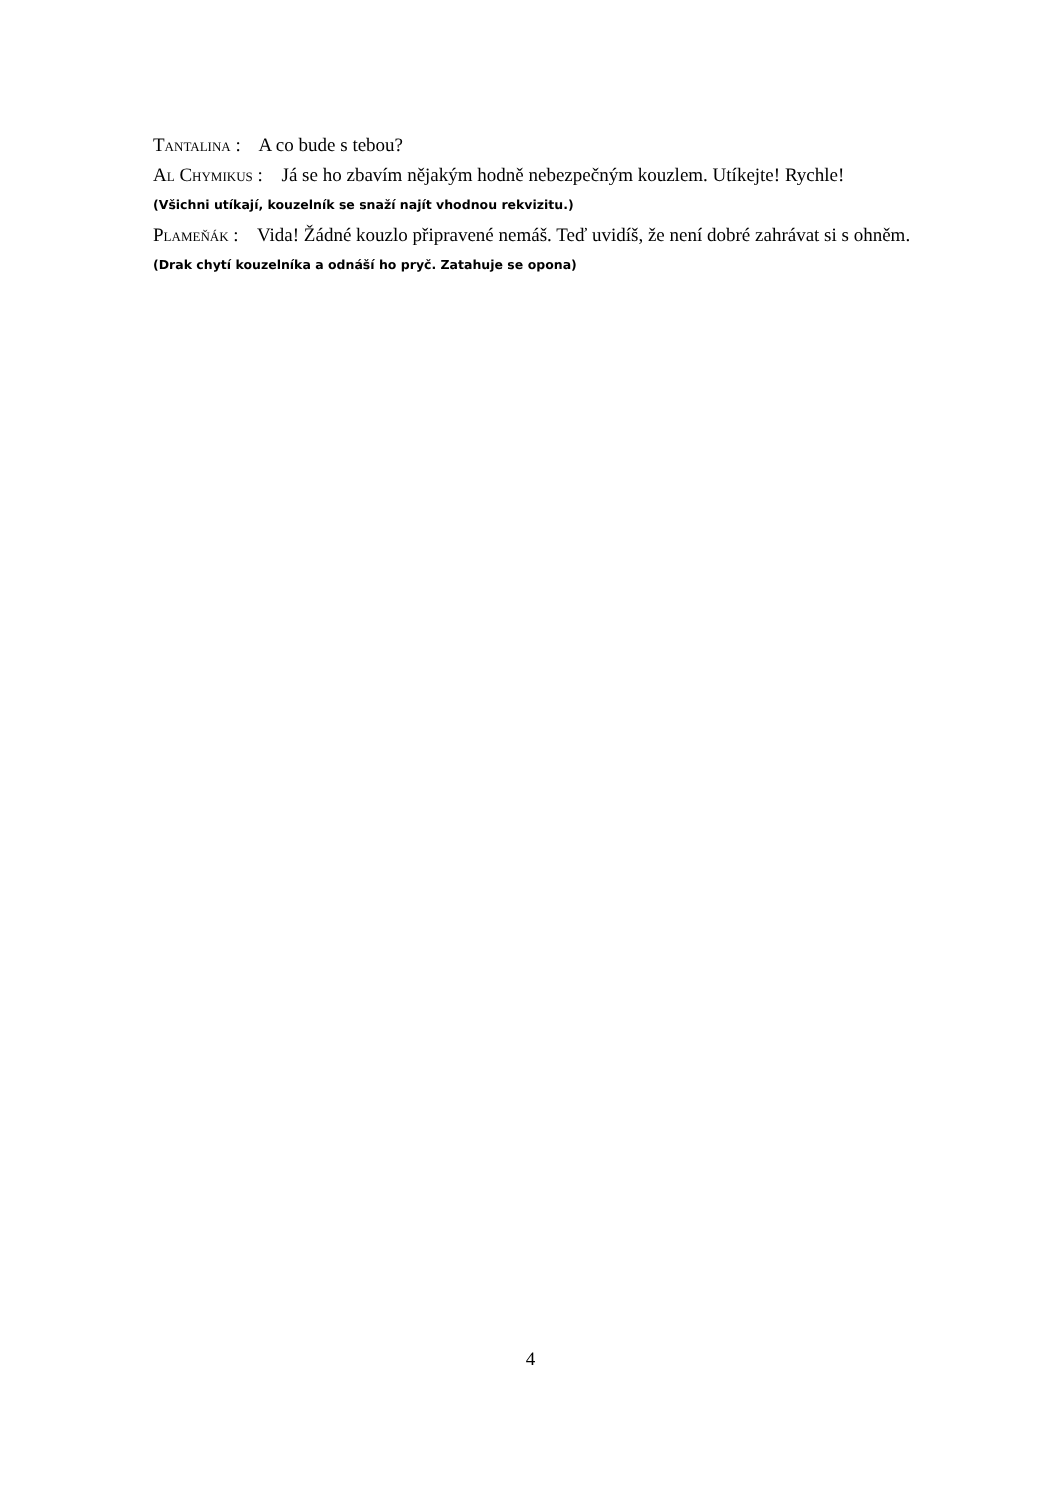Tantalina : A co bude s tebou?
Al Chymikus : Já se ho zbavím nějakým hodně nebezpečným kouzlem. Utíkejte! Rychle!
(Všichni utíkají, kouzelník se snaží najít vhodnou rekvizitu.)
Plameňák : Vida! Žádné kouzlo připravené nemáš. Teď uvidíš, že není dobré zahrávat si s ohněm.
(Drak chytí kouzelníka a odnáší ho pryč. Zatahuje se opona)
4